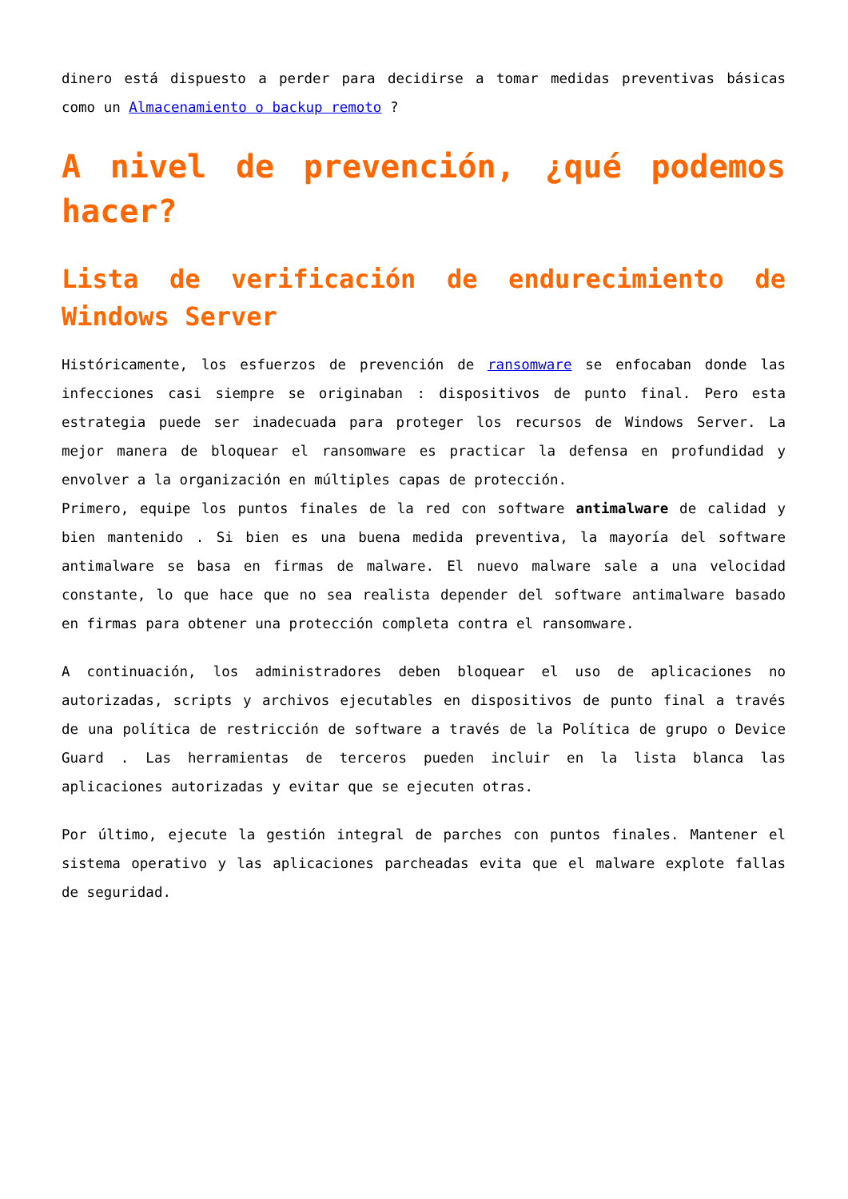dinero está dispuesto a perder para decidirse a tomar medidas preventivas básicas como un Almacenamiento o backup remoto ?
A nivel de prevención, ¿qué podemos hacer?
Lista de verificación de endurecimiento de Windows Server
Históricamente, los esfuerzos de prevención de ransomware se enfocaban donde las infecciones casi siempre se originaban : dispositivos de punto final. Pero esta estrategia puede ser inadecuada para proteger los recursos de Windows Server. La mejor manera de bloquear el ransomware es practicar la defensa en profundidad y envolver a la organización en múltiples capas de protección.
Primero, equipe los puntos finales de la red con software antimalware de calidad y bien mantenido . Si bien es una buena medida preventiva, la mayoría del software antimalware se basa en firmas de malware. El nuevo malware sale a una velocidad constante, lo que hace que no sea realista depender del software antimalware basado en firmas para obtener una protección completa contra el ransomware.
A continuación, los administradores deben bloquear el uso de aplicaciones no autorizadas, scripts y archivos ejecutables en dispositivos de punto final a través de una política de restricción de software a través de la Política de grupo o Device Guard . Las herramientas de terceros pueden incluir en la lista blanca las aplicaciones autorizadas y evitar que se ejecuten otras.
Por último, ejecute la gestión integral de parches con puntos finales. Mantener el sistema operativo y las aplicaciones parcheadas evita que el malware explote fallas de seguridad.